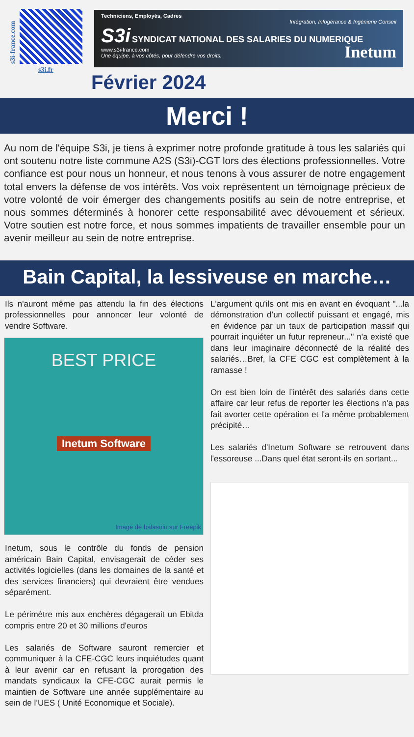s3i-france.com
s3i.fr
Techniciens, Employés, Cadres
Intégration, Infogérance & Ingénierie Conseil
S3i
SYNDICAT NATIONAL DES SALARIES DU NUMERIQUE
www.s3i-france.com
Une équipe, à vos côtés, pour défendre vos droits. Inetum
Février 2024
Merci !
Au nom de l'équipe S3i, je tiens à exprimer notre profonde gratitude à tous les salariés qui ont soutenu notre liste commune A2S (S3i)-CGT lors des élections professionnelles. Votre confiance est pour nous un honneur, et nous tenons à vous assurer de notre engagement total envers la défense de vos intérêts. Vos voix représentent un témoignage précieux de votre volonté de voir émerger des changements positifs au sein de notre entreprise, et nous sommes déterminés à honorer cette responsabilité avec dévouement et sérieux. Votre soutien est notre force, et nous sommes impatients de travailler ensemble pour un avenir meilleur au sein de notre entreprise.
Bain Capital, la lessiveuse en marche…
Ils n'auront même pas attendu la fin des élections professionnelles pour annoncer leur volonté de vendre Software.
BEST PRICE
Inetum Software
Image de balasoiu sur Freepik
Inetum, sous le contrôle du fonds de pension américain Bain Capital, envisagerait de céder ses activités logicielles (dans les domaines de la santé et des services financiers) qui devraient être vendues séparément.
Le périmètre mis aux enchères dégagerait un Ebitda compris entre 20 et 30 millions d'euros
Les salariés de Software sauront remercier et communiquer à la CFE-CGC leurs inquiétudes quant à leur avenir car en refusant la prorogation des mandats syndicaux la CFE-CGC aurait permis le maintien de Software une année supplémentaire au sein de l’UES ( Unité Economique et Sociale).
L'argument qu'ils ont mis en avant en évoquant "...la démonstration d’un collectif puissant et engagé, mis en évidence par un taux de participation massif qui pourrait inquiéter un futur repreneur..." n'a existé que dans leur imaginaire déconnecté de la réalité des salariés…Bref, la CFE CGC est complètement à la ramasse !
On est bien loin de l’intérêt des salariés dans cette affaire car leur refus de reporter les élections n'a pas fait avorter cette opération et l'a même probablement précipité…
Les salariés d'Inetum Software se retrouvent dans l'essoreuse ...Dans quel état seront-ils en sortant...